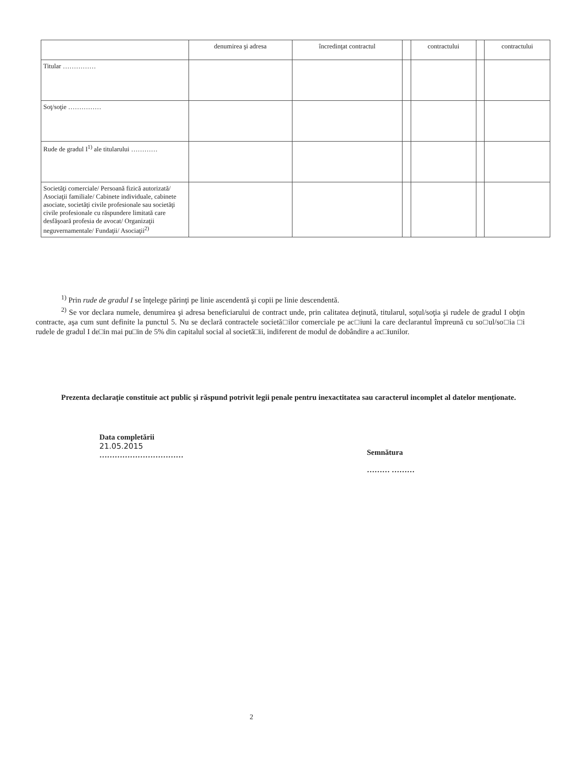| | denumirea şi adresa | încredinţat contractul | | contractului | | contractului |
| --- | --- | --- | --- | --- | --- | --- |
| Titular …………… | | | | | | |
| Soţ/soţie …………… | | | | | | |
| Rude de gradul I<sup>1)</sup> ale titularului ………… | | | | | | |
| Societăţi comerciale/ Persoană fizică autorizată/ Asociaţii familiale/ Cabinete individuale, cabinete asociate, societăţi civile profesionale sau societăţi civile profesionale cu răspundere limitată care desfăşoară profesia de avocat/ Organizaţii neguvernamentale/ Fundaţii/ Asociaţii<sup>2)</sup> | | | | | | |
<sup>1)</sup> Prin rude de gradul I se înţelege părinţi pe linie ascendentă şi copii pe linie descendentă.
<sup>2)</sup> Se vor declara numele, denumirea şi adresa beneficiarului de contract unde, prin calitatea deţinută, titularul, soţul/soţia şi rudele de gradul I obţin contracte, aşa cum sunt definite la punctul 5. Nu se declară contractele societă□ilor comerciale pe ac□iuni la care declarantul împreună cu so□ul/so□ia □i rudele de gradul I de□in mai pu□in de 5% din capitalul social al societă□ii, indiferent de modul de dobândire a ac□iunilor.
Prezenta declaraţie constituie act public şi răspund potrivit legii penale pentru inexactitatea sau caracterul incomplet al datelor menţionate.
Data completării
21.05.2015
……………………………
Semnătura
……… ………
2